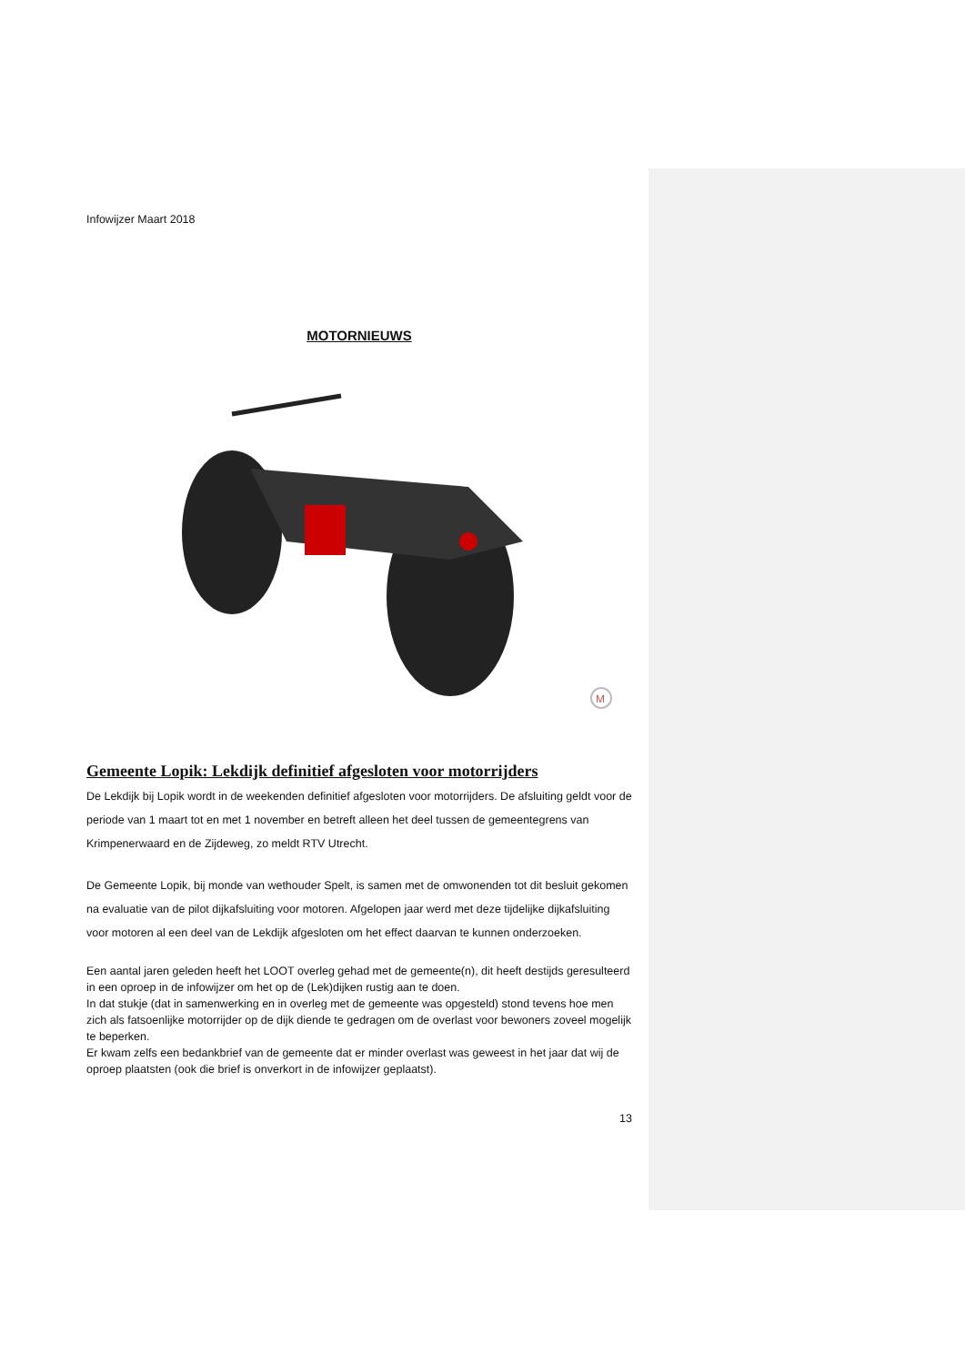Infowijzer Maart 2018
MOTORNIEUWS
M
Gemeente Lopik: Lekdijk definitief afgesloten voor motorrijders
De Lekdijk bij Lopik wordt in de weekenden definitief afgesloten voor motorrijders. De afsluiting geldt voor de periode van 1 maart tot en met 1 november en betreft alleen het deel tussen de gemeentegrens van Krimpenerwaard en de Zijdeweg, zo meldt RTV Utrecht.
De Gemeente Lopik, bij monde van wethouder Spelt, is samen met de omwonenden tot dit besluit gekomen na evaluatie van de pilot dijkafsluiting voor motoren. Afgelopen jaar werd met deze tijdelijke dijkafsluiting voor motoren al een deel van de Lekdijk afgesloten om het effect daarvan te kunnen onderzoeken.
Een aantal jaren geleden heeft het LOOT overleg gehad met de gemeente(n), dit heeft destijds geresulteerd in een oproep in de infowijzer om het op de (Lek)dijken rustig aan te doen.
In dat stukje (dat in samenwerking en in overleg met de gemeente was opgesteld) stond tevens hoe men zich als fatsoenlijke motorrijder op de dijk diende te gedragen om de overlast voor bewoners zoveel mogelijk te beperken.
Er kwam zelfs een bedankbrief van de gemeente dat er minder overlast was geweest in het jaar dat wij de oproep plaatsten (ook die brief is onverkort in de infowijzer geplaatst).
13